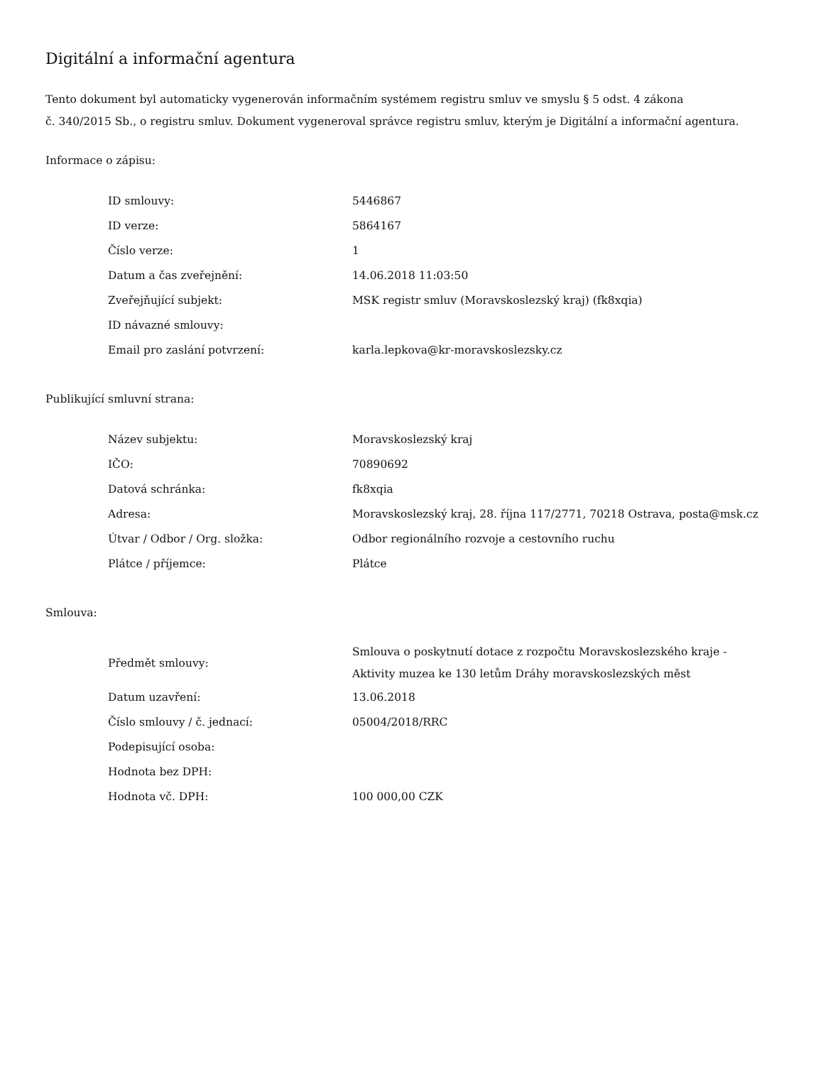Digitální a informační agentura
Tento dokument byl automaticky vygenerován informačním systémem registru smluv ve smyslu § 5 odst. 4 zákona
č. 340/2015 Sb., o registru smluv. Dokument vygeneroval správce registru smluv, kterým je Digitální a informační agentura.
Informace o zápisu:
| ID smlouvy: | 5446867 |
| ID verze: | 5864167 |
| Číslo verze: | 1 |
| Datum a čas zveřejnění: | 14.06.2018 11:03:50 |
| Zveřejňující subjekt: | MSK registr smluv (Moravskoslezský kraj) (fk8xqia) |
| ID návazné smlouvy: | |
| Email pro zaslání potvrzení: | karla.lepkova@kr-moravskoslezsky.cz |
Publikující smluvní strana:
| Název subjektu: | Moravskoslezský kraj |
| IČO: | 70890692 |
| Datová schránka: | fk8xqia |
| Adresa: | Moravskoslezský kraj, 28. října 117/2771, 70218 Ostrava, posta@msk.cz |
| Útvar / Odbor / Org. složka: | Odbor regionálního rozvoje a cestovního ruchu |
| Plátce / příjemce: | Plátce |
Smlouva:
| Předmět smlouvy: | Smlouva o poskytnutí dotace z rozpočtu Moravskoslezského kraje - Aktivity muzea ke 130 letům Dráhy moravskoslezských měst |
| Datum uzavření: | 13.06.2018 |
| Číslo smlouvy / č. jednací: | 05004/2018/RRC |
| Podepisující osoba: | |
| Hodnota bez DPH: | |
| Hodnota vč. DPH: | 100 000,00 CZK |